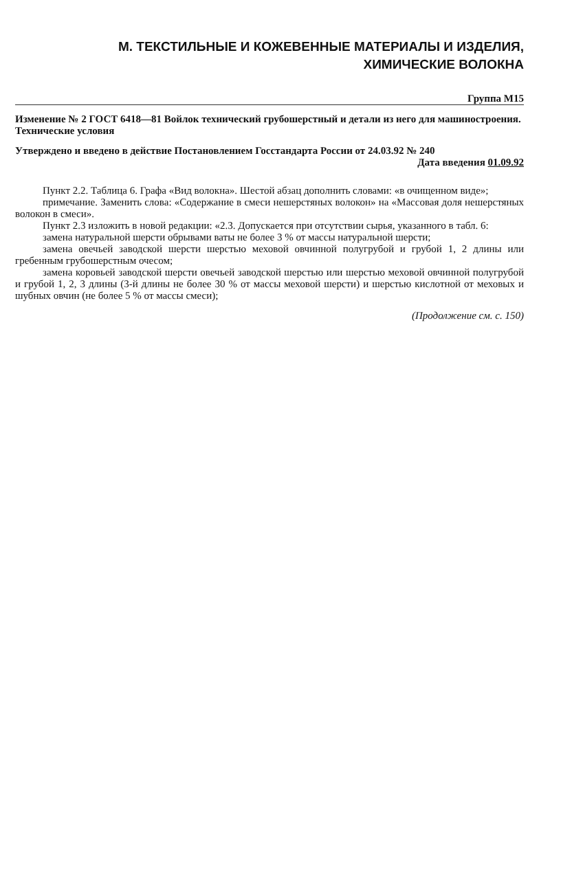М. ТЕКСТИЛЬНЫЕ И КОЖЕВЕННЫЕ МАТЕРИАЛЫ И ИЗДЕЛИЯ,
ХИМИЧЕСКИЕ ВОЛОКНА
Группа М15
Изменение № 2 ГОСТ 6418—81 Войлок технический грубошерстный и детали из него для машиностроения. Технические условия
Утверждено и введено в действие Постановлением Госстандарта России от 24.03.92 № 240
Дата введения 01.09.92
Пункт 2.2. Таблица 6. Графа «Вид волокна». Шестой абзац дополнить словами: «в очищенном виде»;
примечание. Заменить слова: «Содержание в смеси нешерстяных волокон» на «Массовая доля нешерстяных волокон в смеси».
Пункт 2.3 изложить в новой редакции: «2.3. Допускается при отсутствии сырья, указанного в табл. 6:
замена натуральной шерсти обрывами ваты не более 3 % от массы натуральной шерсти;
замена овечьей заводской шерсти шерстью меховой овчинной полугрубой и грубой 1, 2 длины или гребенным грубошерстным очесом;
замена коровьей заводской шерсти овечьей заводской шерстью или шерстью меховой овчинной полугрубой и грубой 1, 2, 3 длины (3-й длины не более 30 % от массы меховой шерсти) и шерстью кислотной от меховых и шубных овчин (не более 5 % от массы смеси);
(Продолжение см. с. 150)